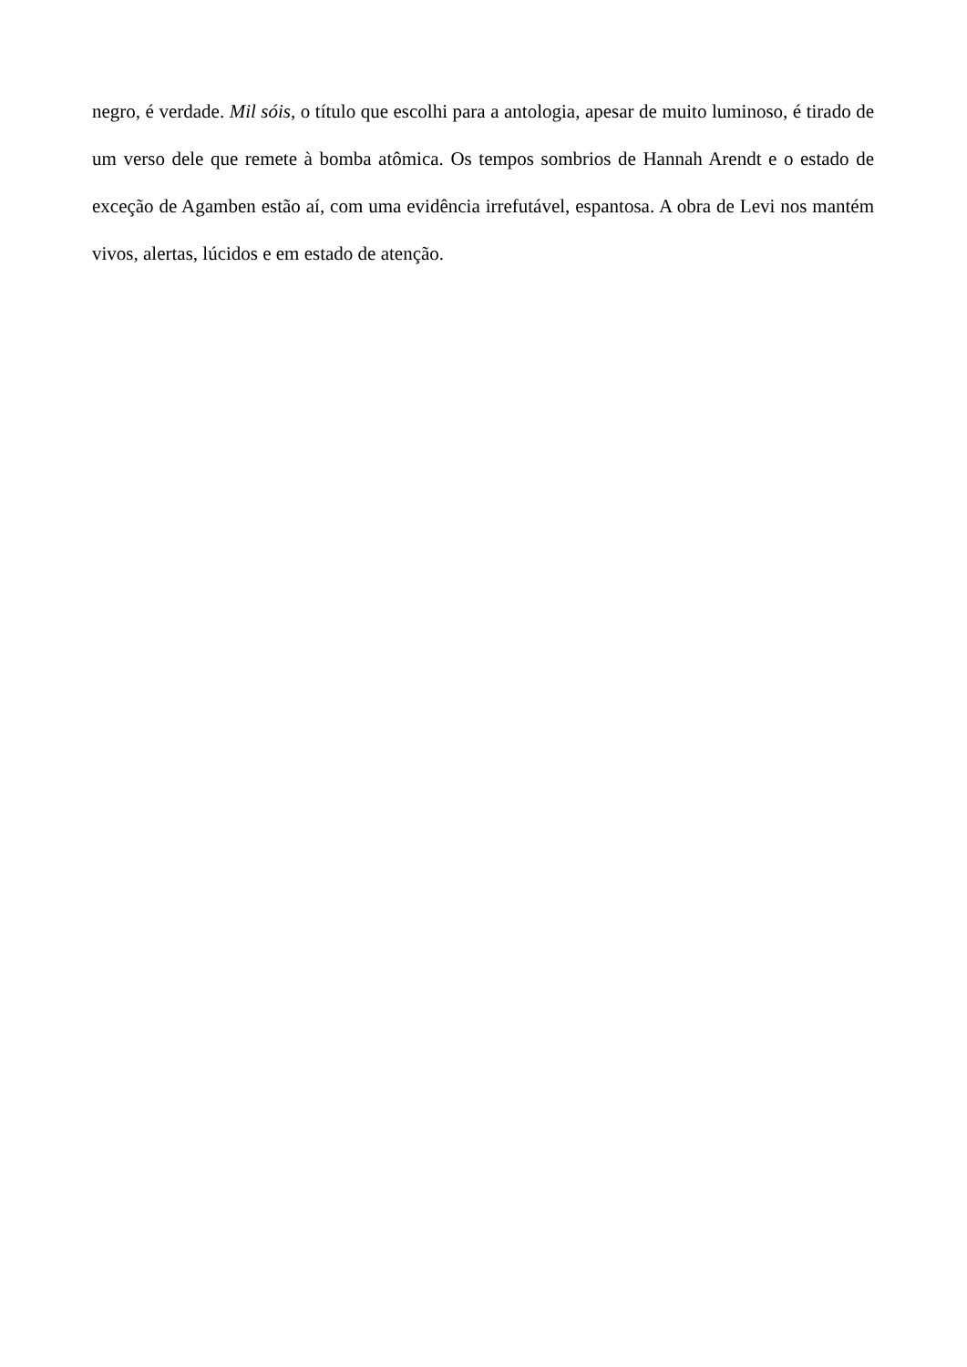negro, é verdade. Mil sóis, o título que escolhi para a antologia, apesar de muito luminoso, é tirado de um verso dele que remete à bomba atômica. Os tempos sombrios de Hannah Arendt e o estado de exceção de Agamben estão aí, com uma evidência irrefutável, espantosa. A obra de Levi nos mantém vivos, alertas, lúcidos e em estado de atenção.